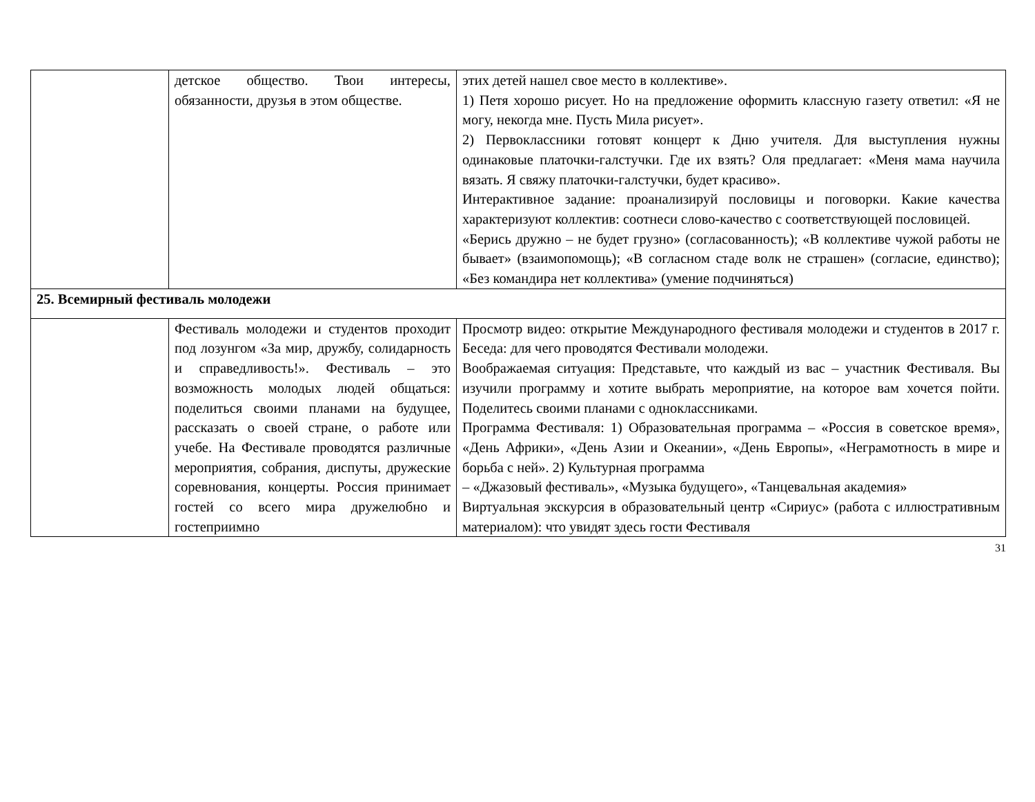| | детское общество. Твои интересы, обязанности, друзья в этом обществе. | этих детей нашел свое место в коллективе». 1) Петя хорошо рисует. Но на предложение оформить классную газету ответил: «Я не могу, некогда мне. Пусть Мила рисует». 2) Первоклассники готовят концерт к Дню учителя. Для выступления нужны одинаковые платочки-галстучки. Где их взять? Оля предлагает: «Меня мама научила вязать. Я свяжу платочки-галстучки, будет красиво». Интерактивное задание: проанализируй пословицы и поговорки. Какие качества характеризуют коллектив: соотнеси слово-качество с соответствующей пословицей. «Берись дружно – не будет грузно» (согласованность); «В коллективе чужой работы не бывает» (взаимопомощь); «В согласном стаде волк не страшен» (согласие, единство); «Без командира нет коллектива» (умение подчиняться) |
| 25. Всемирный фестиваль молодежи | | |
| | Фестиваль молодежи и студентов проходит под лозунгом «За мир, дружбу, солидарность и справедливость!». Фестиваль – это возможность молодых людей общаться: поделиться своими планами на будущее, рассказать о своей стране, о работе или учебе. На Фестивале проводятся различные мероприятия, собрания, диспуты, дружеские соревнования, концерты. Россия принимает гостей со всего мира дружелюбно и гостеприимно | Просмотр видео: открытие Международного фестиваля молодежи и студентов в 2017 г. Беседа: для чего проводятся Фестивали молодежи. Воображаемая ситуация: Представьте, что каждый из вас – участник Фестиваля. Вы изучили программу и хотите выбрать мероприятие, на которое вам хочется пойти. Поделитесь своими планами с одноклассниками. Программа Фестиваля: 1) Образовательная программа – «Россия в советское время», «День Африки», «День Азии и Океании», «День Европы», «Неграмотность в мире и борьба с ней». 2) Культурная программа – «Джазовый фестиваль», «Музыка будущего», «Танцевальная академия» Виртуальная экскурсия в образовательный центр «Сириус» (работа с иллюстративным материалом): что увидят здесь гости Фестиваля |
31